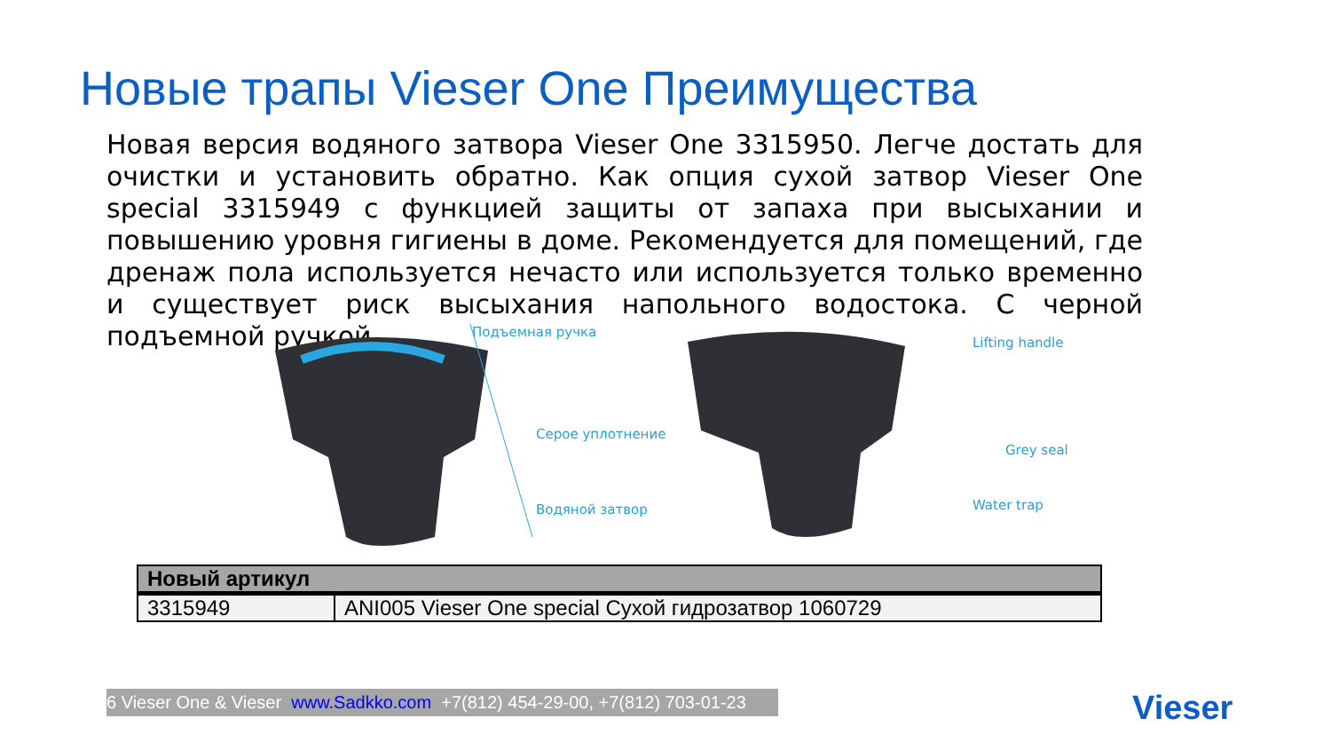Новые трапы Vieser One Преимущества
Новая версия водяного затвора Vieser One 3315950. Легче достать для очистки и установить обратно. Как опция сухой затвор Vieser One special 3315949 с функцией защиты от запаха при высыхании и повышению уровня гигиены в доме. Рекомендуется для помещений, где дренаж пола используется нечасто или используется только временно и существует риск высыхания напольного водостока. С черной подъемной ручкой.
Подъемная ручка
Серое уплотнение
Водяной затвор
Lifting handle
Grey seal
Water trap
| Новый артикул | |
| --- | --- |
| 3315949 | ANI005 Vieser One special Сухой гидрозатвор 1060729 |
6 Vieser One & Vieser www.Sadkko.com +7(812) 454-29-00, +7(812) 703-01-23 Vieser